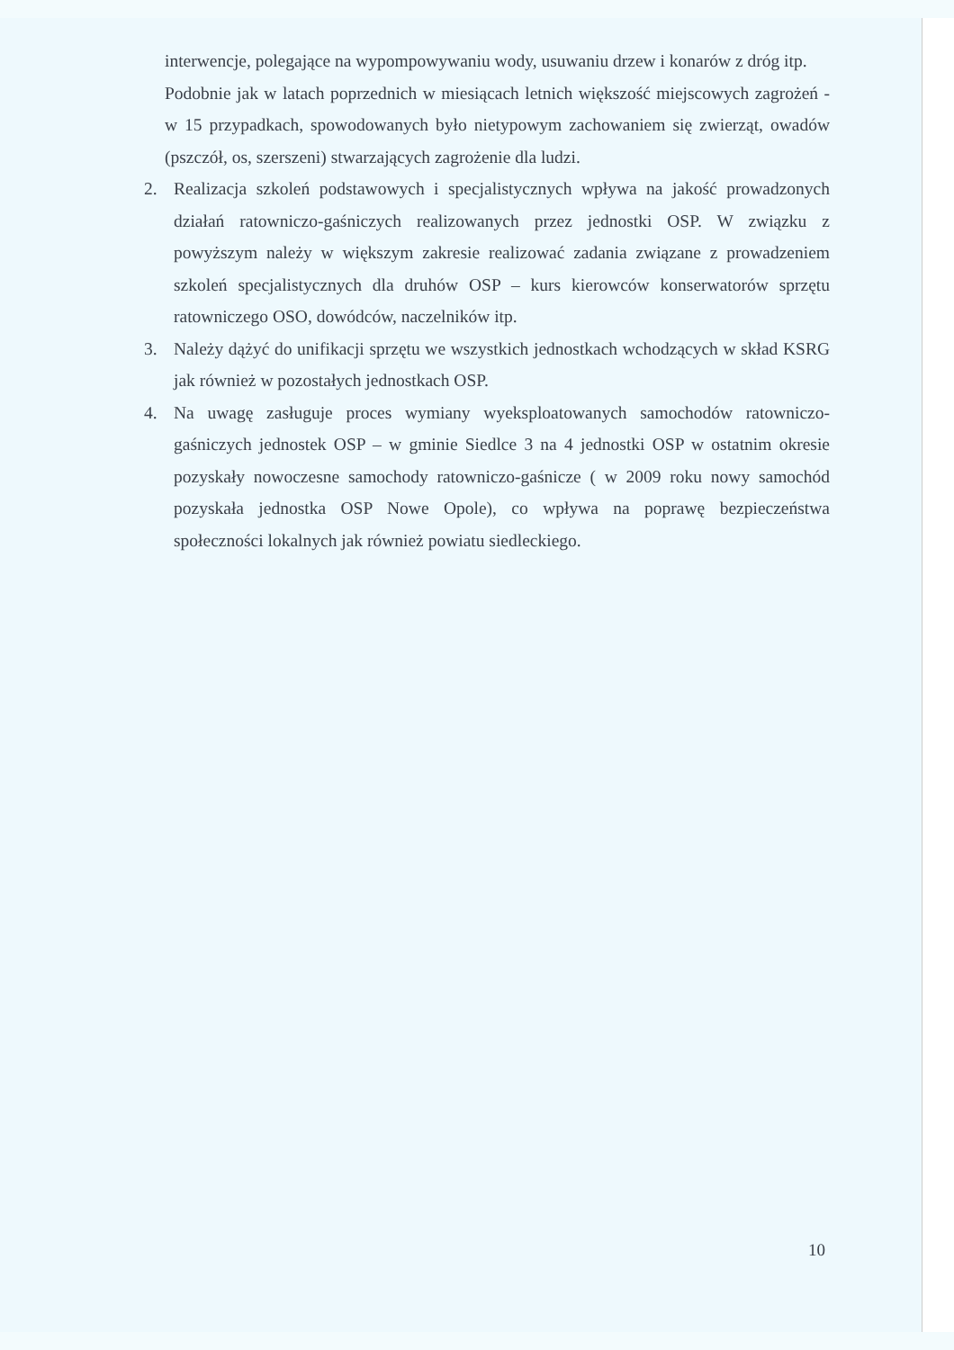interwencje, polegające na wypompowywaniu wody, usuwaniu drzew i konarów z dróg itp.
Podobnie jak w latach poprzednich w miesiącach letnich większość miejscowych zagrożeń - w 15 przypadkach, spowodowanych było nietypowym zachowaniem się zwierząt, owadów (pszczół, os, szerszeni) stwarzających zagrożenie dla ludzi.
2. Realizacja szkoleń podstawowych i specjalistycznych wpływa na jakość prowadzonych działań ratowniczo-gaśniczych realizowanych przez jednostki OSP. W związku z powyższym należy w większym zakresie realizować zadania związane z prowadzeniem szkoleń specjalistycznych dla druhów OSP – kurs kierowców konserwatorów sprzętu ratowniczego OSO, dowódców, naczelników itp.
3. Należy dążyć do unifikacji sprzętu we wszystkich jednostkach wchodzących w skład KSRG jak również w pozostałych jednostkach OSP.
4. Na uwagę zasługuje proces wymiany wyeksploatowanych samochodów ratowniczo-gaśniczych jednostek OSP – w gminie Siedlce 3 na 4 jednostki OSP w ostatnim okresie pozyskały nowoczesne samochody ratowniczo-gaśnicze ( w 2009 roku nowy samochód pozyskała jednostka OSP Nowe Opole), co wpływa na poprawę bezpieczeństwa społeczności lokalnych jak również powiatu siedleckiego.
10